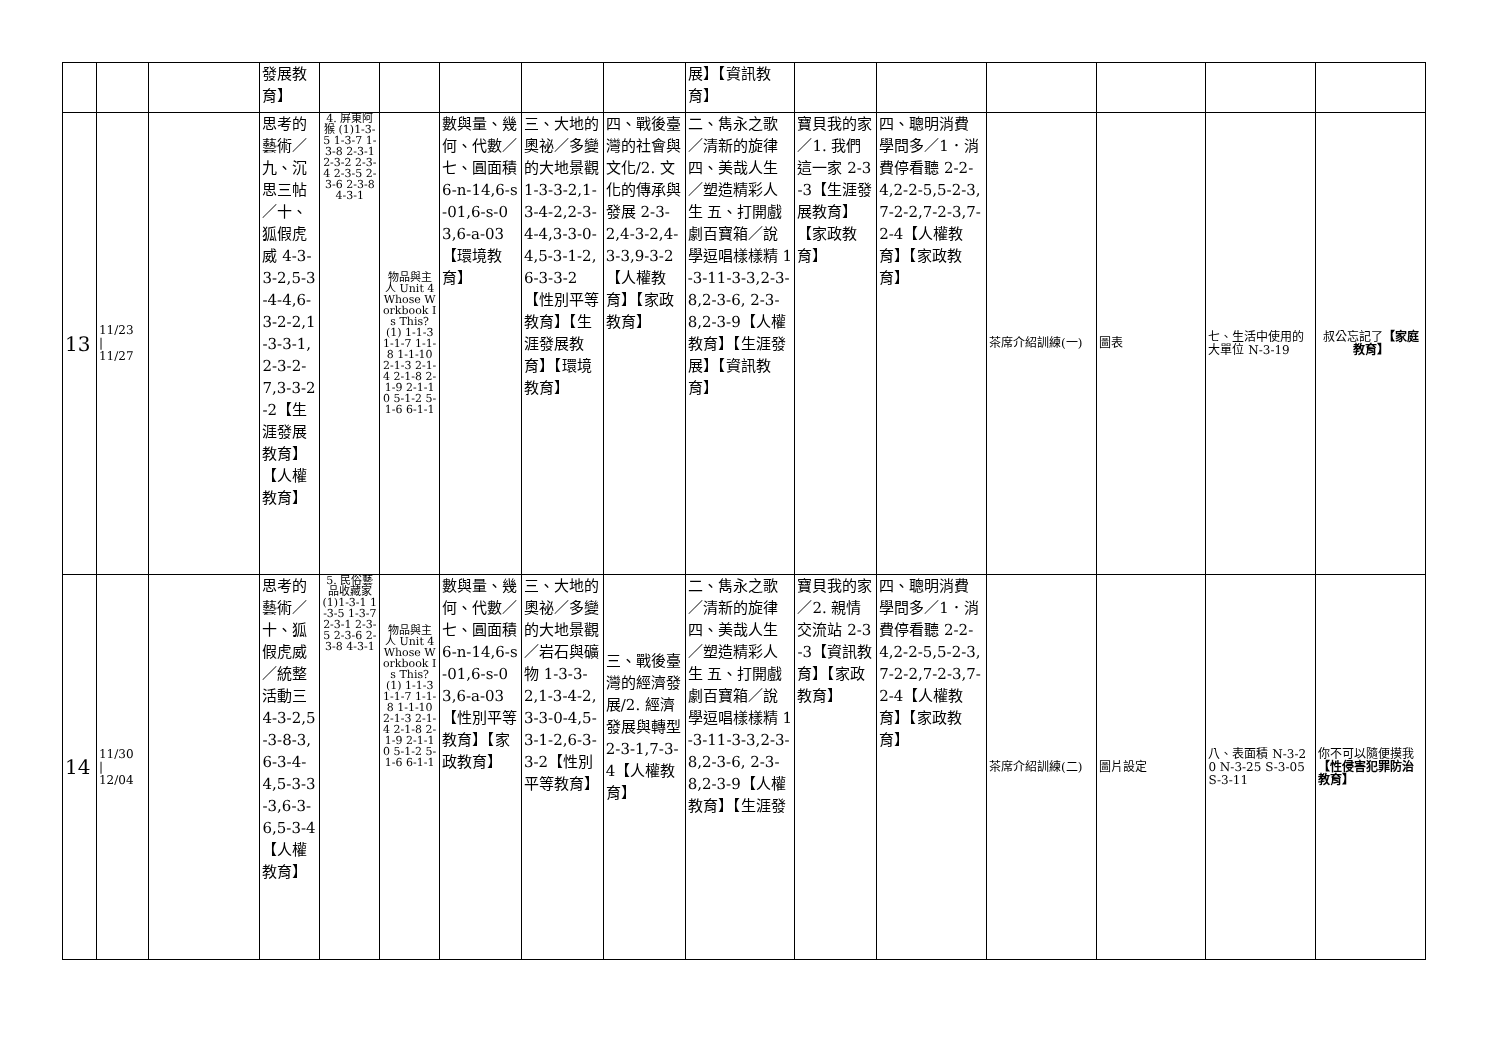| | | | 發展教育】 | | | | | | 展】【資訊教育】 | | | | | | |
| 13 | 11/23 / 11/27 | | 思考的藝術／九、沉思三帖／十、狐假虎威 4-3-3-2,5-3-4-4,6-3-2-2,1-3-3-1,2-3-2-7,3-3-2-2【生涯發展教育】【人權教育】 | 4. 屏東阿猴 (1)1-3-5 1-3-7 1-3-8 2-3-1 2-3-2 2-3-4 2-3-5 2-3-6 2-3-8 4-3-1 | 物品與主人 Unit 4 Whose Workbook Is This? (1) 1-1-3 1-1-7 1-1-8 1-1-10 2-1-3 2-1-4 2-1-8 2-1-9 2-1-10 5-1-2 5-1-6 6-1-1 | 數與量、幾何、代數／七、圓面積 6-n-14,6-s-01,6-s-03,6-a-03【環境教育】 | 三、大地的奧祕／多變的大地景觀 1-3-3-2,1-3-4-2,2-3-4-4,3-3-0-4,5-3-1-2,6-3-3-2【性別平等教育】【生涯發展教育】【環境教育】 | 四、戰後臺灣的社會與文化/2. 文化的傳承與發展 2-3-2,4-3-2,4-3-3,9-3-2【人權教育】【家政教育】 | 二、雋永之歌／清新的旋律 四、美哉人生／塑造精彩人生 五、打開戲劇百寶箱／說學逗唱樣樣精 1-3-11-3-3,2-3-8,2-3-6, 2-3-8,2-3-9【人權教育】【生涯發展】【資訊教育】 | 寶貝我的家／1. 我們這一家 2-3-3【生涯發展教育】【家政教育】 | 四、聰明消費學問多／1．消費停看聽 2-2-4,2-2-5,5-2-3,7-2-2,7-2-3,7-2-4【人權教育】【家政教育】 | 茶席介紹訓練(一) | 圖表 | 七、生活中使用的大單位 N-3-19 | 叔公忘記了 【家庭教育】 |
| 14 | 11/30 / 12/04 | | 思考的藝術／十、狐假虎威／統整活動三 4-3-2,5-3-8-3,6-3-4-4,5-3-3-3,6-3-6,5-3-4【人權教育】 | 5. 民俗藝品收藏家 (1)1-3-1 1-3-5 1-3-7 2-3-1 2-3-5 2-3-6 2-3-8 4-3-1 | 物品與主人 Unit 4 Whose Workbook Is This? (1) 1-1-3 1-1-7 1-1-8 1-1-10 2-1-3 2-1-4 2-1-8 2-1-9 2-1-10 5-1-2 5-1-6 6-1-1 | 數與量、幾何、代數／七、圓面積 6-n-14,6-s-01,6-s-03,6-a-03【性別平等教育】【家政教育】 | 三、大地的奧祕／多變的大地景觀／岩石與礦物 1-3-3-2,1-3-4-2,3-3-0-4,5-3-1-2,6-3-3-2【性別平等教育】 | 三、戰後臺灣的經濟發展/2. 經濟發展與轉型 2-3-1,7-3-4【人權教育】 | 二、雋永之歌／清新的旋律 四、美哉人生／塑造精彩人生 五、打開戲劇百寶箱／說學逗唱樣樣精 1-3-11-3-3,2-3-8,2-3-6, 2-3-8,2-3-9【人權教育】【生涯發 | 寶貝我的家／2. 親情交流站 2-3-3【資訊教育】【家政教育】 | 四、聰明消費學問多／1．消費停看聽 2-2-4,2-2-5,5-2-3,7-2-2,7-2-3,7-2-4【人權教育】【家政教育】 | 茶席介紹訓練(二) | 圖片設定 | 八、表面積 N-3-20 N-3-25 S-3-05 S-3-11 | 你不可以隨便摸我 【性侵害犯罪防治教育】 |